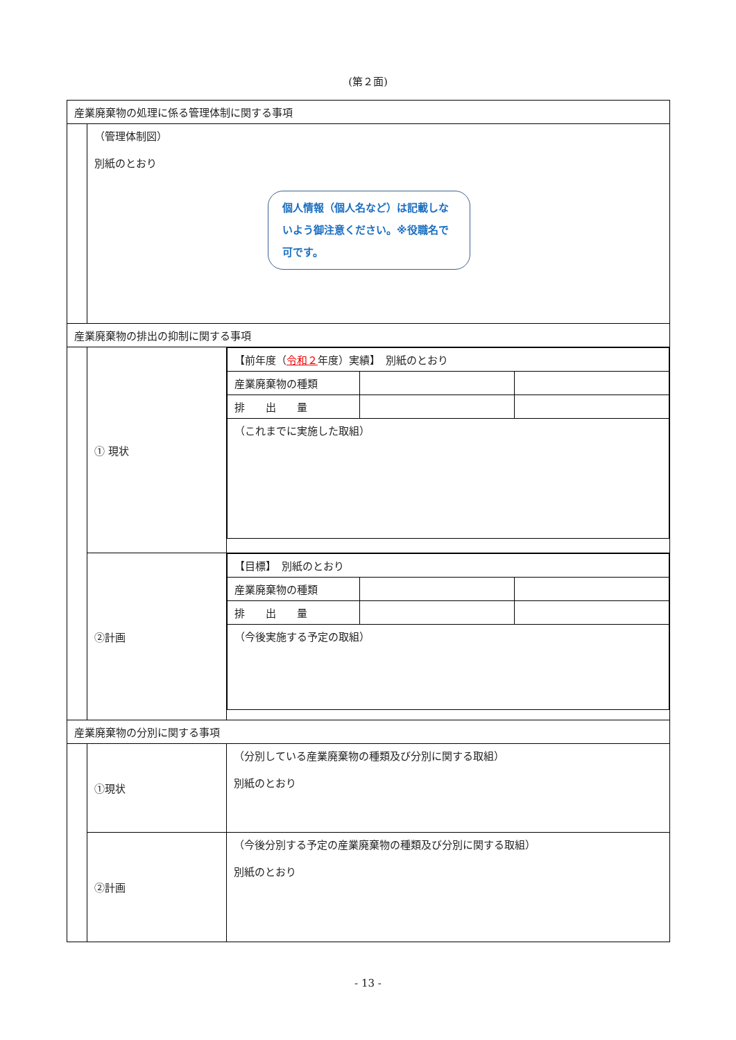(第２面)
| 産業廃棄物の処理に係る管理体制に関する事項 | | |
| | （管理体制図） 別紙のとおり 個人情報（個人名など）は記載しないよう御注意ください。※役職名で可です。 | |
| 産業廃棄物の排出の抑制に関する事項 | | |
| | ① 現状 | / 【前年度（ 令和２ 年度）実績】 別紙のとおり / / / / 産業廃棄物の種類 / / / / 排 出 量 / / / / （これまでに実施した取組） / / / |
| | ②計画 | / 【目標】 別紙のとおり / / / / 産業廃棄物の種類 / / / / 排 出 量 / / / / （今後実施する予定の取組） / / / |
| 産業廃棄物の分別に関する事項 | | |
| | ①現状 | （分別している産業廃棄物の種類及び分別に関する取組） 別紙のとおり |
| | ②計画 | （今後分別する予定の産業廃棄物の種類及び分別に関する取組） 別紙のとおり |
- 13 -